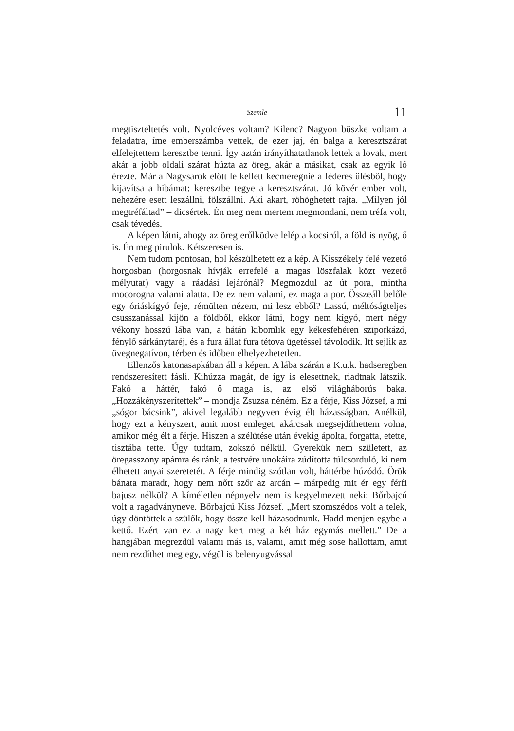Szemle 11
megtiszteltetés volt. Nyolcéves voltam? Kilenc? Nagyon büszke voltam a feladatra, íme emberszámba vettek, de ezer jaj, én balga a keresztszárat elfelejtettem keresztbe tenni. Így aztán irányíthatatlanok lettek a lovak, mert akár a jobb oldali szárat húzta az öreg, akár a másikat, csak az egyik ló érezte. Már a Nagysarok előtt le kellett kecmeregnie a féderes ülésből, hogy kijavítsa a hibámat; keresztbe tegye a keresztszárat. Jó kövér ember volt, nehezére esett leszállni, fölszállni. Aki akart, röhöghetett rajta. „Milyen jól megtréfáltad” – dicsértek. Én meg nem mertem megmondani, nem tréfa volt, csak tévedés.
A képen látni, ahogy az öreg erőlködve lelép a kocsiról, a föld is nyög, ő is. Én meg pirulok. Kétszeresen is.
Nem tudom pontosan, hol készülhetett ez a kép. A Kisszékely felé vezető horgosban (horgosnak hívják errefelé a magas löszfalak közt vezető mélyutat) vagy a ráadási lejárónál? Megmozdul az út pora, mintha mocorogna valami alatta. De ez nem valami, ez maga a por. Összeáll belőle egy óriáskígyó feje, rémülten nézem, mi lesz ebből? Lassú, méltóságteljes csusszanással kijön a földből, ekkor látni, hogy nem kígyó, mert négy vékony hosszú lába van, a hátán kibomlik egy kékesfehéren sziporkázó, fénylő sárkánytaréj, és a fura állat fura tétova ügetéssel távolodik. Itt sejlik az üvegnegatívon, térben és időben elhelyezhetetlen.
Ellenzős katonasapkában áll a képen. A lába szárán a K.u.k. hadseregben rendszeresített fásli. Kihúzza magát, de így is elesettnek, riadtnak látszik. Fakó a háttér, fakó ő maga is, az első világháborús baka. „Hozzákényszerítettek” – mondja Zsuzsa néném. Ez a férje, Kiss József, a mi „sógor bácsink”, akivel legalább negyven évig élt házasságban. Anélkül, hogy ezt a kényszert, amit most emleget, akárcsak megsejdíthettem volna, amikor még élt a férje. Hiszen a szélütése után évekig ápolta, forgatta, etette, tisztába tette. Úgy tudtam, zokszó nélkül. Gyerekük nem született, az öregasszony apámra és ránk, a testvére unokáira zúdította túlcsorduló, ki nem élhetett anyai szeretetét. A férje mindig szótlan volt, háttérbe húzódó. Örök bánata maradt, hogy nem nőtt szőr az arcán – márpedig mit ér egy férfi bajusz nélkül? A kíméletlen népnyelv nem is kegyelmezett neki: Bőrbajcú volt a ragadványneve. Bőrbajcú Kiss József. „Mert szomszédos volt a telek, úgy döntöttek a szülők, hogy össze kell házasodnunk. Hadd menjen egybe a kettő. Ezért van ez a nagy kert meg a két ház egymás mellett.” De a hangjában megrezdül valami más is, valami, amit még sose hallottam, amit nem rezdíthet meg egy, végül is belenyugvással